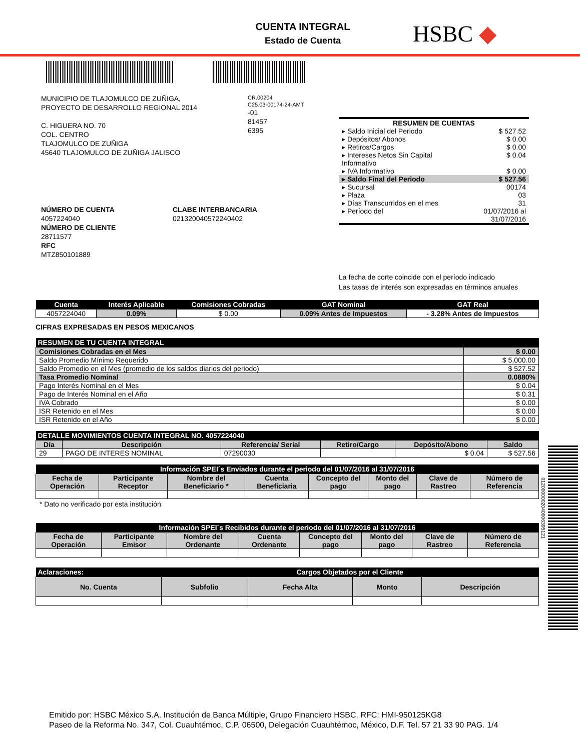CUENTA INTEGRAL
Estado de Cuenta
HSBC ◆
MUNICIPIO DE TLAJOMULCO DE ZUÑIGA,
PROYECTO DE DESARROLLO REGIONAL 2014
C. HIGUERA NO. 70
COL. CENTRO
TLAJOMULCO DE ZUÑIGA
45640 TLAJOMULCO DE ZUÑIGA JALISCO
CR.00204
C25.03-00174-24-AMT
-01
81457
6395
| RESUMEN DE CUENTAS | |
| ▸ Saldo Inicial del Periodo | $ 527.52 |
| ▸ Depósitos/ Abonos | $ 0.00 |
| ▸ Retiros/Cargos | $ 0.00 |
| ▸ Intereses Netos Sin Capital Informativo | $ 0.04 |
| ▸ IVA Informativo | $ 0.00 |
| ▸ Saldo Final del Periodo | $ 527.56 |
| ▸ Sucursal | 00174 |
| ▸ Plaza | 03 |
| ▸ Días Transcurridos en el mes | 31 |
| ▸ Período del | 01/07/2016 al 31/07/2016 |
NÚMERO DE CUENTA
4057224040
NÚMERO DE CLIENTE
28711577
RFC
MTZ850101889
CLABE INTERBANCARIA
021320040572240402
La fecha de corte coincide con el período indicado
Las tasas de interés son expresadas en términos anuales
| Cuenta | Interés Aplicable | Comisiones Cobradas | GAT Nominal | GAT Real |
| --- | --- | --- | --- | --- |
| 4057224040 | 0.09% | $ 0.00 | 0.09% Antes de Impuestos | - 3.28% Antes de Impuestos |
CIFRAS EXPRESADAS EN PESOS MEXICANOS
| RESUMEN DE TU CUENTA INTEGRAL | |
| --- | --- |
| Comisiones Cobradas en el Mes | $ 0.00 |
| Saldo Promedio Mínimo Requerido | $ 5,000.00 |
| Saldo Promedio en el Mes (promedio de los saldos diarios del periodo) | $ 527.52 |
| Tasa Promedio Nominal | 0.0880% |
| Pago Interés Nominal en el Mes | $ 0.04 |
| Pago de Interés Nominal en el Año | $ 0.31 |
| IVA Cobrado | $ 0.00 |
| ISR Retenido en el Mes | $ 0.00 |
| ISR Retenido en el Año | $ 0.00 |
| DETALLE MOVIMIENTOS CUENTA INTEGRAL NO. 4057224040 | | | | | |
| --- | --- | --- | --- | --- | --- |
| Día | Descripción | Referencia/ Serial | Retiro/Cargo | Depósito/Abono | Saldo |
| 29 | PAGO DE INTERES NOMINAL | 07290030 | | $ 0.04 | $ 527.56 |
| Información SPEI´s Enviados durante el periodo del 01/07/2016 al 31/07/2016 | | | | | | | |
| --- | --- | --- | --- | --- | --- | --- | --- |
| Fecha de Operación | Participante Receptor | Nombre del Beneficiario * | Cuenta Beneficiaria | Concepto del pago | Monto del pago | Clave de Rastreo | Número de Referencia |
* Dato no verificado por esta institución
| Información SPEI´s Recibidos durante el periodo del 01/07/2016 al 31/07/2016 | | | | | | | |
| --- | --- | --- | --- | --- | --- | --- | --- |
| Fecha de Operación | Participante Emisor | Nombre del Ordenante | Cuenta Ordenante | Concepto del pago | Monto del pago | Clave de Rastreo | Número de Referencia |
| Aclaraciones: | Cargos Objetados por el Cliente | | | |
| --- | --- | --- | --- | --- |
| No. Cuenta | Subfolio | Fecha Alta | Monto | Descripción |
0120000002040006395121
Emitido por: HSBC México S.A. Institución de Banca Múltiple, Grupo Financiero HSBC. RFC: HMI-950125KG8
Paseo de la Reforma No. 347, Col. Cuauhtémoc, C.P. 06500, Delegación Cuauhtémoc, México, D.F. Tel. 57 21 33 90 PAG. 1/4